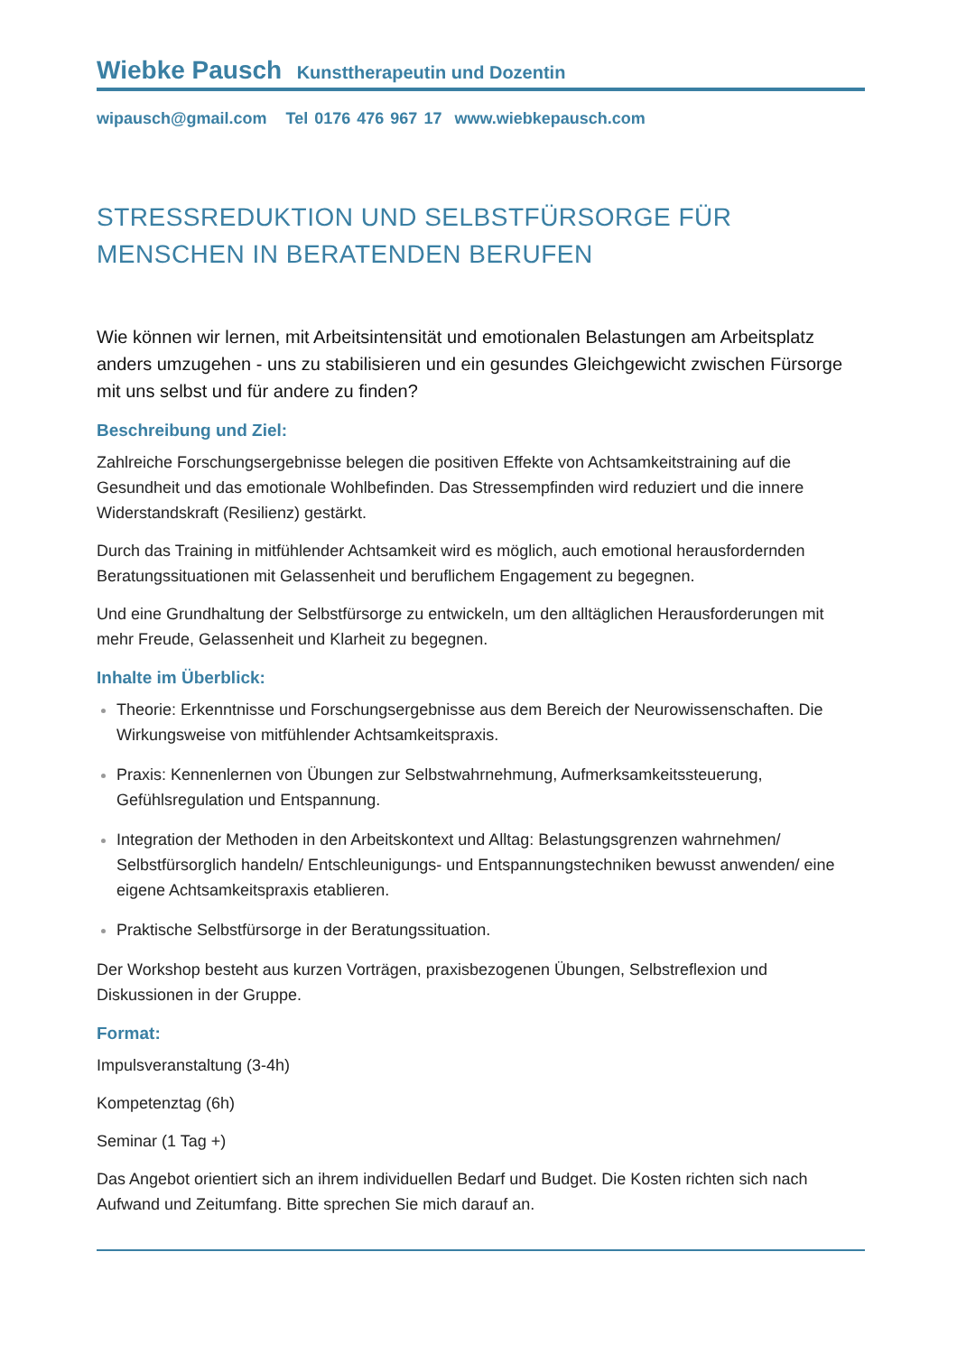Wiebke Pausch Kunsttherapeutin und Dozentin
wipausch@gmail.com Tel 0176 476 967 17 www.wiebkepausch.com
STRESSREDUKTION UND SELBSTFÜRSORGE FÜR MENSCHEN IN BERATENDEN BERUFEN
Wie können wir lernen, mit Arbeitsintensität und emotionalen Belastungen am Arbeitsplatz anders umzugehen - uns zu stabilisieren und ein gesundes Gleichgewicht zwischen Fürsorge mit uns selbst und für andere zu finden?
Beschreibung und Ziel:
Zahlreiche Forschungsergebnisse belegen die positiven Effekte von Achtsamkeitstraining auf die Gesundheit und das emotionale Wohlbefinden. Das Stressempfinden wird reduziert und die innere Widerstandskraft (Resilienz) gestärkt.
Durch das Training in mitfühlender Achtsamkeit wird es möglich, auch emotional herausfordernden Beratungssituationen mit Gelassenheit und beruflichem Engagement zu begegnen.
Und eine Grundhaltung der Selbstfürsorge zu entwickeln, um den alltäglichen Herausforderungen mit mehr Freude, Gelassenheit und Klarheit zu begegnen.
Inhalte im Überblick:
Theorie: Erkenntnisse und Forschungsergebnisse aus dem Bereich der Neurowissenschaften. Die Wirkungsweise von mitfühlender Achtsamkeitspraxis.
Praxis: Kennenlernen von Übungen zur Selbstwahrnehmung, Aufmerksamkeitssteuerung, Gefühlsregulation und Entspannung.
Integration der Methoden in den Arbeitskontext und Alltag: Belastungsgrenzen wahrnehmen/ Selbstfürsorglich handeln/ Entschleunigungs- und Entspannungstechniken bewusst anwenden/ eine eigene Achtsamkeitspraxis etablieren.
Praktische Selbstfürsorge in der Beratungssituation.
Der Workshop besteht aus kurzen Vorträgen, praxisbezogenen Übungen, Selbstreflexion und Diskussionen in der Gruppe.
Format:
Impulsveranstaltung (3-4h)
Kompetenztag (6h)
Seminar (1 Tag +)
Das Angebot orientiert sich an ihrem individuellen Bedarf und Budget. Die Kosten richten sich nach Aufwand und Zeitumfang. Bitte sprechen Sie mich darauf an.